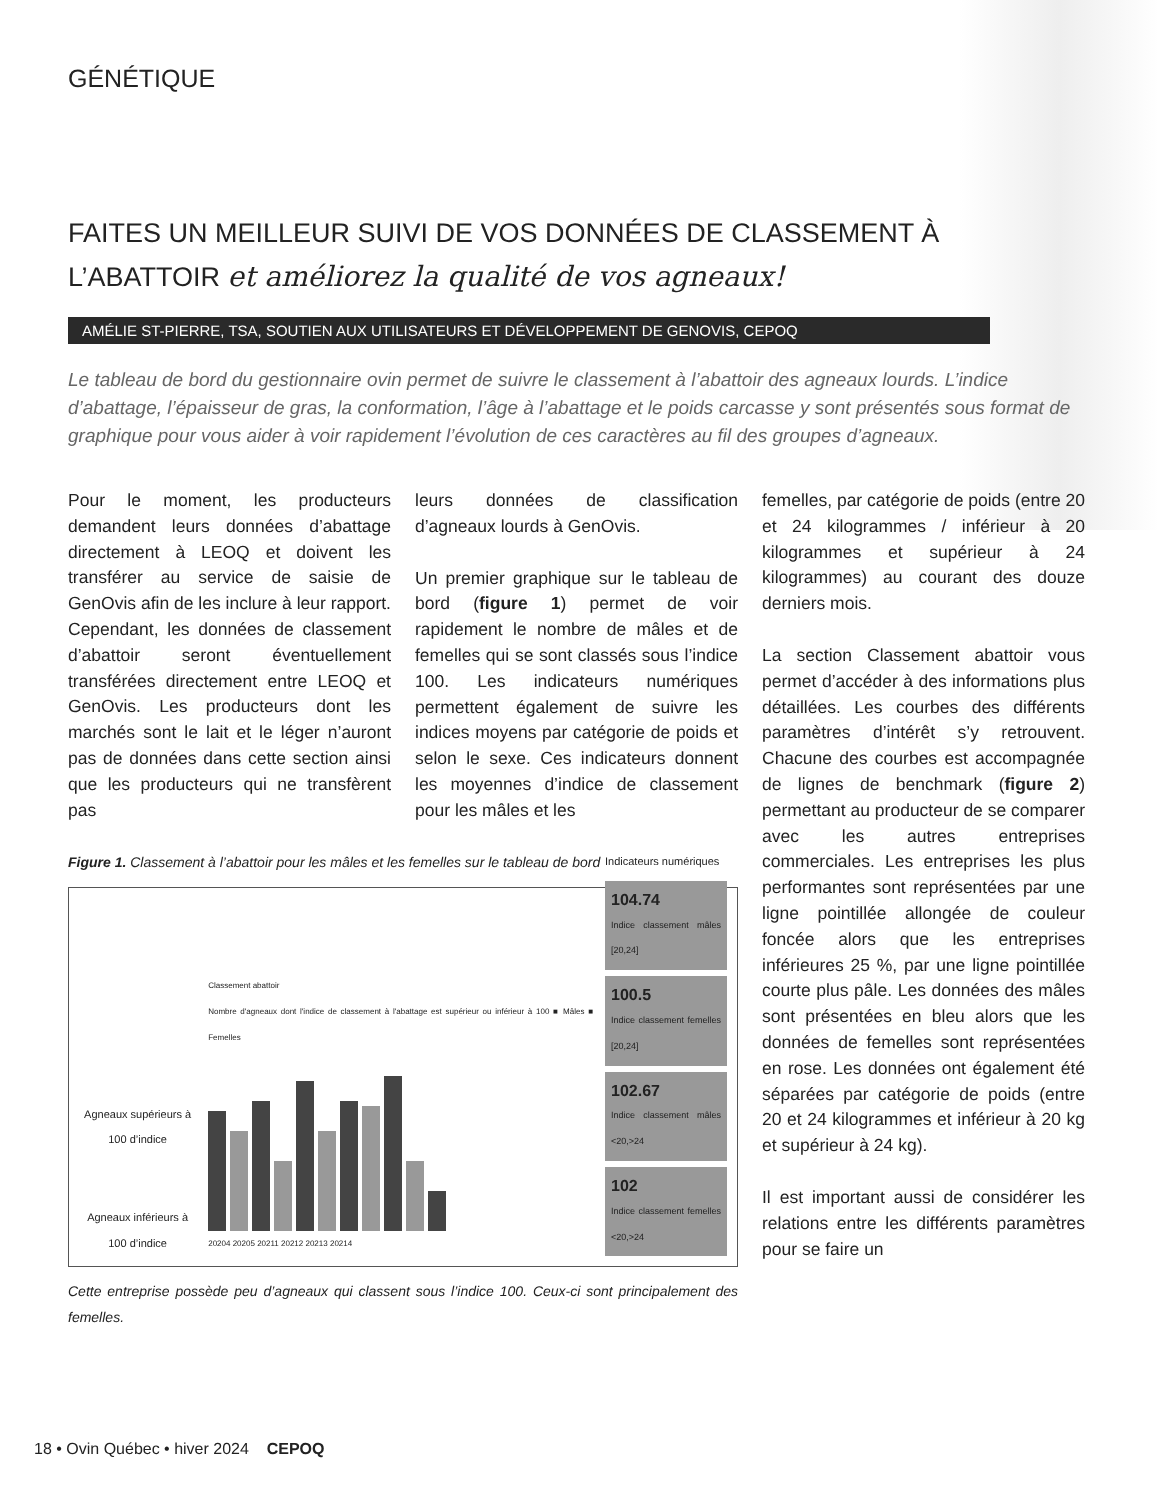GÉNÉTIQUE
FAITES UN MEILLEUR SUIVI DE VOS DONNÉES DE CLASSEMENT À L’ABATTOIR et améliorez la qualité de vos agneaux!
AMÉLIE ST-PIERRE, TSA, SOUTIEN AUX UTILISATEURS ET DÉVELOPPEMENT DE GENOVIS, CEPOQ
Le tableau de bord du gestionnaire ovin permet de suivre le classement à l’abattoir des agneaux lourds. L’indice d’abattage, l’épaisseur de gras, la conformation, l’âge à l’abattage et le poids carcasse y sont présentés sous format de graphique pour vous aider à voir rapidement l’évolution de ces caractères au fil des groupes d’agneaux.
Pour le moment, les producteurs demandent leurs données d’abattage directement à LEOQ et doivent les transférer au service de saisie de GenOvis afin de les inclure à leur rapport. Cependant, les données de classement d’abattoir seront éventuellement transférées directement entre LEOQ et GenOvis. Les producteurs dont les marchés sont le lait et le léger n’auront pas de données dans cette section ainsi que les producteurs qui ne transfèrent pas
leurs données de classification d’agneaux lourds à GenOvis.
Un premier graphique sur le tableau de bord (figure 1) permet de voir rapidement le nombre de mâles et de femelles qui se sont classés sous l’indice 100. Les indicateurs numériques permettent également de suivre les indices moyens par catégorie de poids et selon le sexe. Ces indicateurs donnent les moyennes d’indice de classement pour les mâles et les
Figure 1. Classement à l’abattoir pour les mâles et les femelles sur le tableau de bord
Agneaux supérieurs à 100 d’indice
Agneaux inférieurs à 100 d’indice
Classement abattoir
Nombre d'agneaux dont l'indice de classement à l'abattage est supérieur ou inférieur à 100 ■ Mâles ■ Femelles
20204 20205 20211 20212 20213 20214
Indicateurs numériques
104.74
Indice classement mâles [20,24]
100.5
Indice classement femelles [20,24]
102.67
Indice classement mâles <20,>24
102
Indice classement femelles <20,>24
Cette entreprise possède peu d’agneaux qui classent sous l’indice 100. Ceux-ci sont principalement des femelles.
femelles, par catégorie de poids (entre 20 et 24 kilogrammes / inférieur à 20 kilogrammes et supérieur à 24 kilogrammes) au courant des douze derniers mois.
La section Classement abattoir vous permet d’accéder à des informations plus détaillées. Les courbes des différents paramètres d’intérêt s’y retrouvent. Chacune des courbes est accompagnée de lignes de benchmark (figure 2) permettant au producteur de se comparer avec les autres entreprises commerciales. Les entreprises les plus performantes sont représentées par une ligne pointillée allongée de couleur foncée alors que les entreprises inférieures 25 %, par une ligne pointillée courte plus pâle. Les données des mâles sont présentées en bleu alors que les données de femelles sont représentées en rose. Les données ont également été séparées par catégorie de poids (entre 20 et 24 kilogrammes et inférieur à 20 kg et supérieur à 24 kg).
Il est important aussi de considérer les relations entre les différents paramètres pour se faire un
18 • Ovin Québec • hiver 2024 CEPOQ